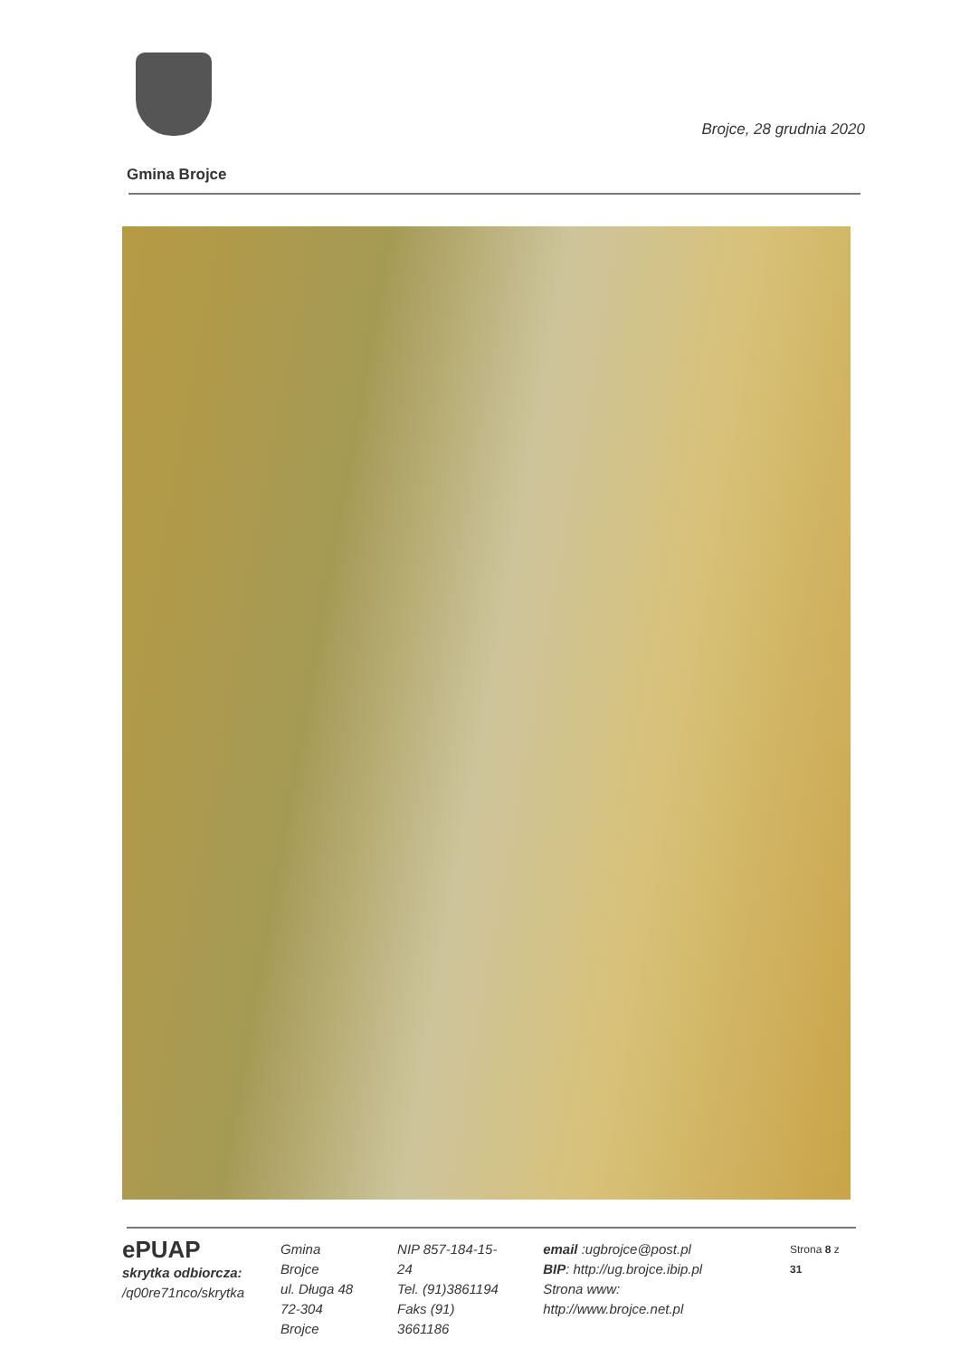Brojce, 28 grudnia 2020
Gmina Brojce
ePUAP
skrytka odbiorcza:
/q00re71nco/skrytka
Gmina Brojce
ul. Długa 48
72-304 Brojce
NIP 857-184-15-24
Tel. (91)3861194
Faks (91) 3661186
email :ugbrojce@post.pl
BIP: http://ug.brojce.ibip.pl
Strona www: http://www.brojce.net.pl
Strona 8 z 31